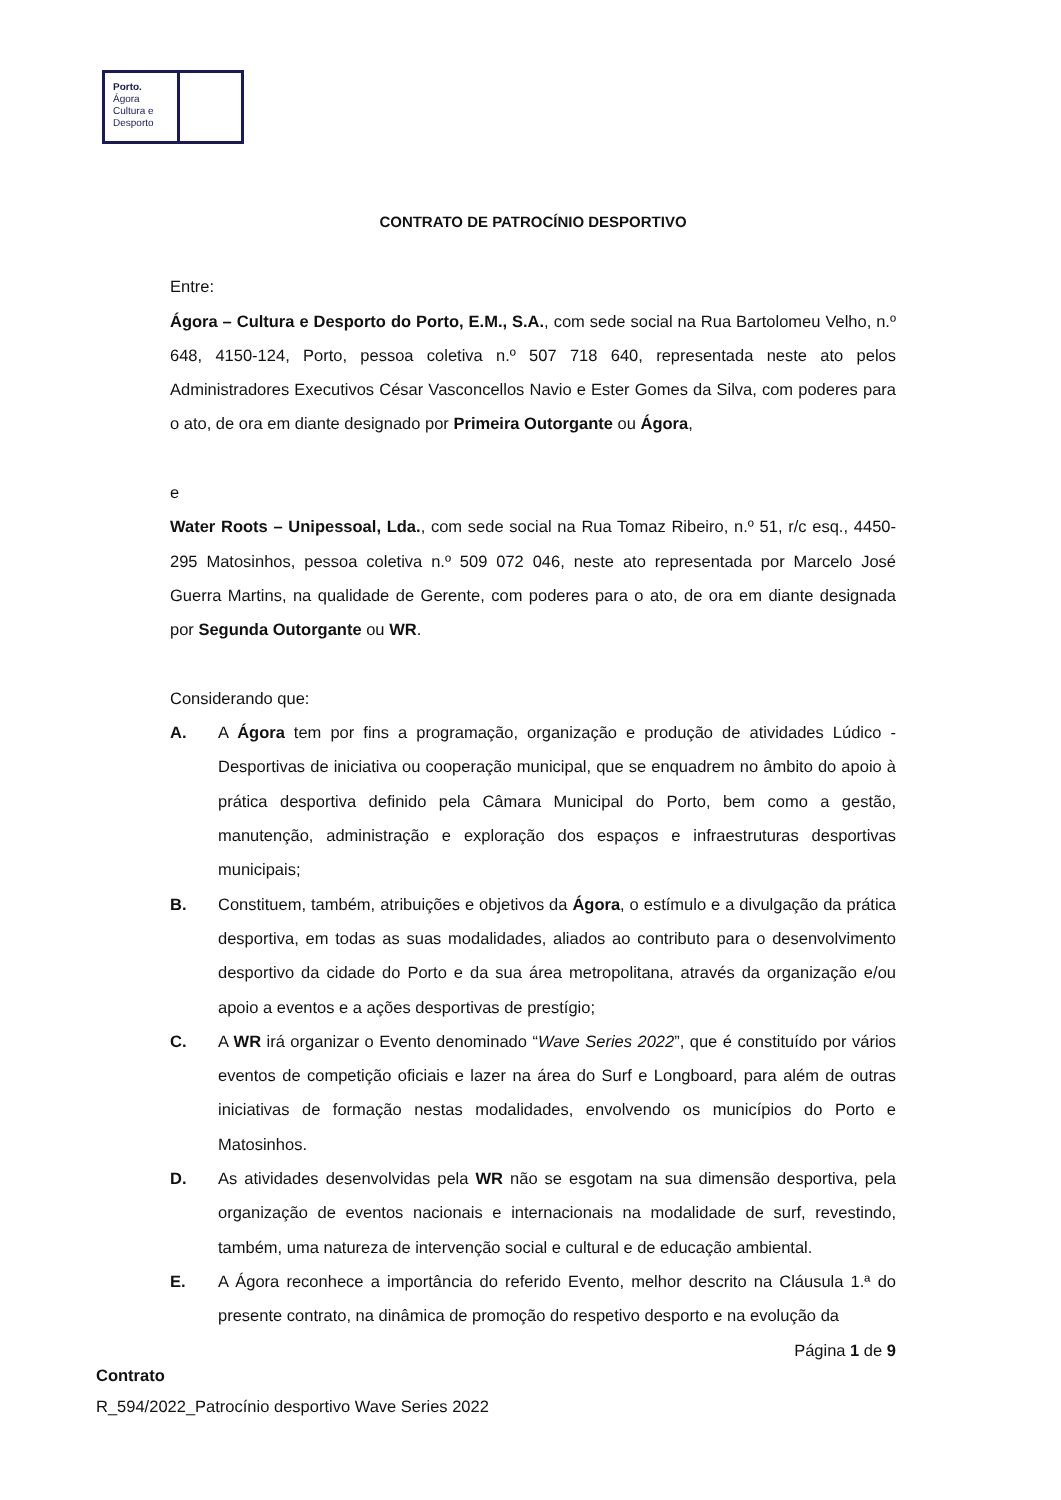Porto.
Ágora
Cultura e
Desporto
CONTRATO DE PATROCÍNIO DESPORTIVO
Entre:
Ágora – Cultura e Desporto do Porto, E.M., S.A., com sede social na Rua Bartolomeu Velho, n.º 648, 4150-124, Porto, pessoa coletiva n.º 507 718 640, representada neste ato pelos Administradores Executivos César Vasconcellos Navio e Ester Gomes da Silva, com poderes para o ato, de ora em diante designado por Primeira Outorgante ou Ágora,
e
Water Roots – Unipessoal, Lda., com sede social na Rua Tomaz Ribeiro, n.º 51, r/c esq., 4450-295 Matosinhos, pessoa coletiva n.º 509 072 046, neste ato representada por Marcelo José Guerra Martins, na qualidade de Gerente, com poderes para o ato, de ora em diante designada por Segunda Outorgante ou WR.
Considerando que:
A. A Ágora tem por fins a programação, organização e produção de atividades Lúdico - Desportivas de iniciativa ou cooperação municipal, que se enquadrem no âmbito do apoio à prática desportiva definido pela Câmara Municipal do Porto, bem como a gestão, manutenção, administração e exploração dos espaços e infraestruturas desportivas municipais;
B. Constituem, também, atribuições e objetivos da Ágora, o estímulo e a divulgação da prática desportiva, em todas as suas modalidades, aliados ao contributo para o desenvolvimento desportivo da cidade do Porto e da sua área metropolitana, através da organização e/ou apoio a eventos e a ações desportivas de prestígio;
C. A WR irá organizar o Evento denominado “Wave Series 2022”, que é constituído por vários eventos de competição oficiais e lazer na área do Surf e Longboard, para além de outras iniciativas de formação nestas modalidades, envolvendo os municípios do Porto e Matosinhos.
D. As atividades desenvolvidas pela WR não se esgotam na sua dimensão desportiva, pela organização de eventos nacionais e internacionais na modalidade de surf, revestindo, também, uma natureza de intervenção social e cultural e de educação ambiental.
E. A Ágora reconhece a importância do referido Evento, melhor descrito na Cláusula 1.ª do presente contrato, na dinâmica de promoção do respetivo desporto e na evolução da
Página 1 de 9
Contrato
R_594/2022_Patrocínio desportivo Wave Series 2022